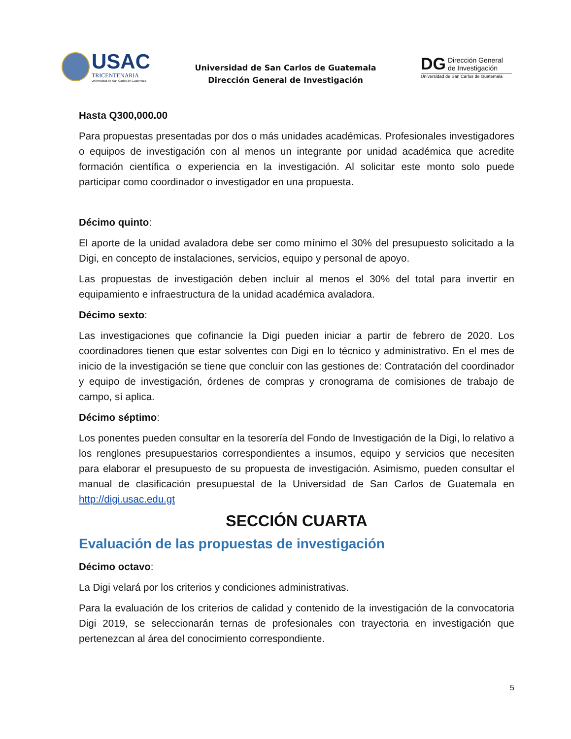USAC
TRICENTENARIA
Universidad de San Carlos de Guatemala
Universidad de San Carlos de Guatemala
Dirección General de Investigación
DG Dirección General
de Investigación
Universidad de San Carlos de Guatemala
Hasta Q300,000.00
Para propuestas presentadas por dos o más unidades académicas. Profesionales investigadores o equipos de investigación con al menos un integrante por unidad académica que acredite formación científica o experiencia en la investigación. Al solicitar este monto solo puede participar como coordinador o investigador en una propuesta.
Décimo quinto:
El aporte de la unidad avaladora debe ser como mínimo el 30% del presupuesto solicitado a la Digi, en concepto de instalaciones, servicios, equipo y personal de apoyo.
Las propuestas de investigación deben incluir al menos el 30% del total para invertir en equipamiento e infraestructura de la unidad académica avaladora.
Décimo sexto:
Las investigaciones que cofinancie la Digi pueden iniciar a partir de febrero de 2020. Los coordinadores tienen que estar solventes con Digi en lo técnico y administrativo. En el mes de inicio de la investigación se tiene que concluir con las gestiones de: Contratación del coordinador y equipo de investigación, órdenes de compras y cronograma de comisiones de trabajo de campo, sí aplica.
Décimo séptimo:
Los ponentes pueden consultar en la tesorería del Fondo de Investigación de la Digi, lo relativo a los renglones presupuestarios correspondientes a insumos, equipo y servicios que necesiten para elaborar el presupuesto de su propuesta de investigación. Asimismo, pueden consultar el manual de clasificación presupuestal de la Universidad de San Carlos de Guatemala en http://digi.usac.edu.gt
SECCIÓN CUARTA
Evaluación de las propuestas de investigación
Décimo octavo:
La Digi velará por los criterios y condiciones administrativas.
Para la evaluación de los criterios de calidad y contenido de la investigación de la convocatoria Digi 2019, se seleccionarán ternas de profesionales con trayectoria en investigación que pertenezcan al área del conocimiento correspondiente.
5